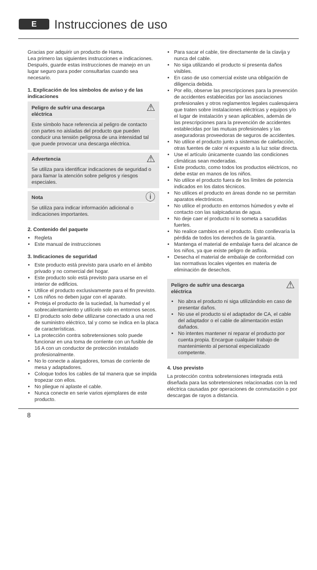E
Instrucciones de uso
Gracias por adquirir un producto de Hama.
Lea primero las siguientes instrucciones e indicaciones. Después, guarde estas instrucciones de manejo en un lugar seguro para poder consultarlas cuando sea necesario.
1. Explicación de los símbolos de aviso y de las indicaciones
⚠ Peligro de sufrir una descarga
eléctrica
Este símbolo hace referencia al peligro de contacto con partes no aisladas del producto que pueden conducir una tensión peligrosa de una intensidad tal que puede provocar una descarga eléctrica.
⚠ Advertencia
Se utiliza para identificar indicaciones de seguridad o para llamar la atención sobre peligros y riesgos especiales.
ⓘ Nota
Se utiliza para indicar información adicional o indicaciones importantes.
2. Contenido del paquete
Regleta
Este manual de instrucciones
3. Indicaciones de seguridad
Este producto está previsto para usarlo en el ámbito privado y no comercial del hogar.
Este producto solo está previsto para usarse en el interior de edificios.
Utilice el producto exclusivamente para el fin previsto.
Los niños no deben jugar con el aparato.
Proteja el producto de la suciedad, la humedad y el sobrecalentamiento y utilícelo solo en entornos secos.
El producto solo debe utilizarse conectado a una red de suministro eléctrico, tal y como se indica en la placa de características.
La protección contra sobretensiones solo puede funcionar en una toma de corriente con un fusible de 16 A con un conductor de protección instalado profesionalmente.
No lo conecte a alargadores, tomas de corriente de mesa y adaptadores.
Coloque todos los cables de tal manera que se impida tropezar con ellos.
No pliegue ni aplaste el cable.
Nunca conecte en serie varios ejemplares de este producto.
Para sacar el cable, tire directamente de la clavija y nunca del cable.
No siga utilizando el producto si presenta daños visibles.
En caso de uso comercial existe una obligación de diligencia debida.
Por ello, observe las prescripciones para la prevención de accidentes establecidas por las asociaciones profesionales y otros reglamentos legales cualesquiera que traten sobre instalaciones eléctricas y equipos y/o el lugar de instalación y sean aplicables, además de las prescripciones para la prevención de accidentes establecidas por las mutuas profesionales y las aseguradoras proveedoras de seguros de accidentes.
No utilice el producto junto a sistemas de calefacción, otras fuentes de calor ni expuesto a la luz solar directa.
Use el artículo únicamente cuando las condiciones climáticas sean moderadas.
Este producto, como todos los productos eléctricos, no debe estar en manos de los niños.
No utilice el producto fuera de los límites de potencia indicados en los datos técnicos.
No utilices el producto en áreas donde no se permitan aparatos electrónicos.
No utilice el producto en entornos húmedos y evite el contacto con las salpicaduras de agua.
No deje caer el producto ni lo someta a sacudidas fuertes.
No realice cambios en el producto. Esto conllevaría la pérdida de todos los derechos de la garantía.
Mantenga el material de embalaje fuera del alcance de los niños, ya que existe peligro de asfixia.
Desecha el material de embalaje de conformidad con las normativas locales vigentes en materia de eliminación de desechos.
⚠ Peligro de sufrir una descarga
eléctrica
No abra el producto ni siga utilizándolo en caso de presentar daños.
No use el producto si el adaptador de CA, el cable del adaptador o el cable de alimentación están dañados.
No intentes mantener ni reparar el producto por cuenta propia. Encargue cualquier trabajo de mantenimiento al personal especializado competente.
4. Uso previsto
La protección contra sobretensiones integrada está diseñada para las sobretensiones relacionadas con la red eléctrica causadas por operaciones de conmutación o por descargas de rayos a distancia.
8